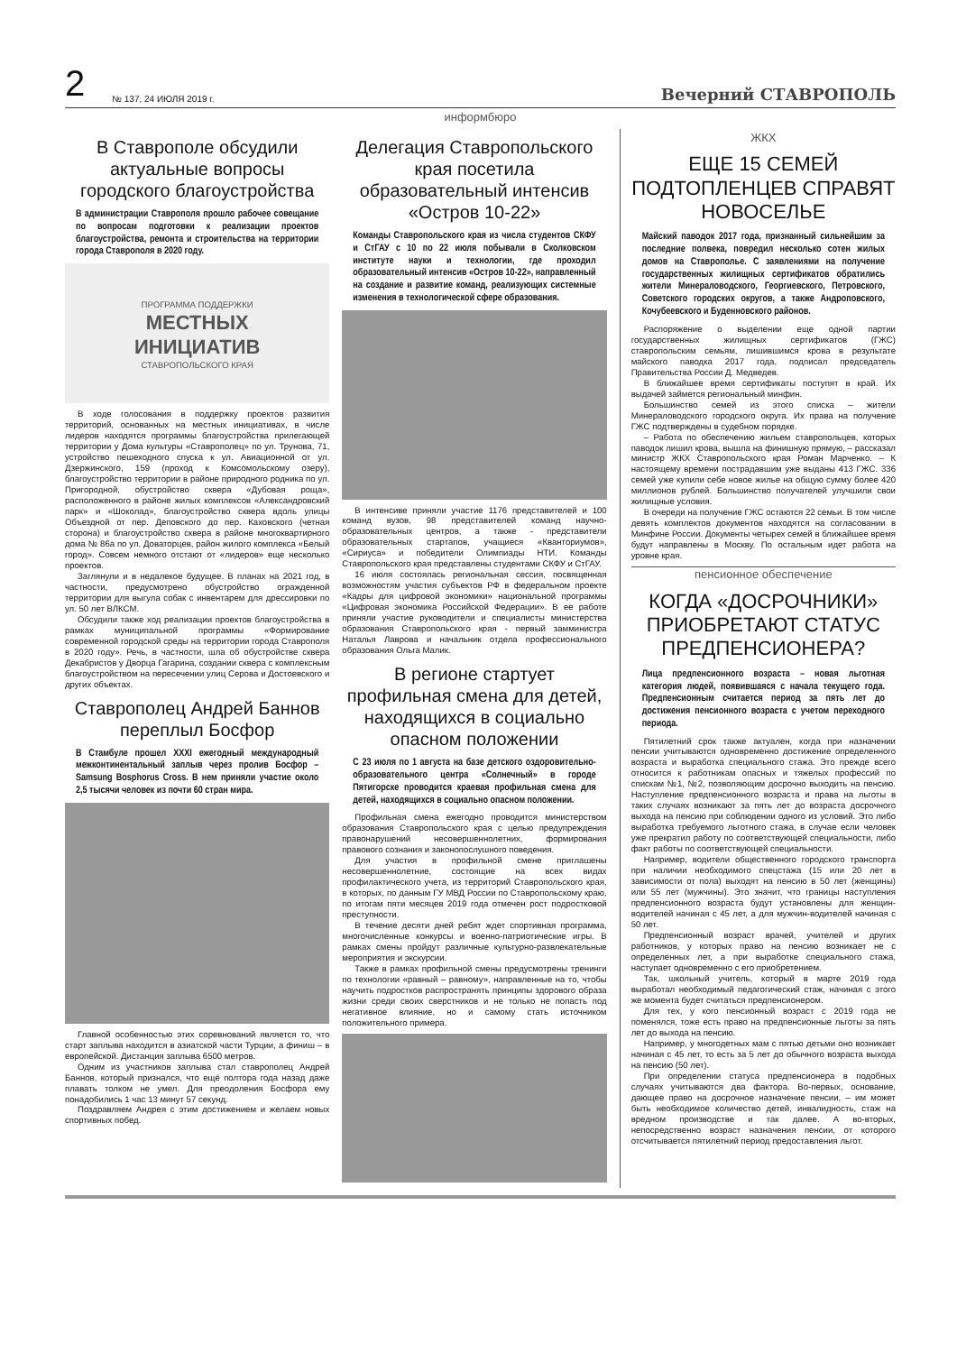2 № 137, 24 ИЮЛЯ 2019 г. Вечерний СТАВРОПОЛЬ
информбюро
В Ставрополе обсудили актуальные вопросы городского благоустройства
В администрации Ставрополя прошло рабочее совещание по вопросам подготовки к реализации проектов благоустройства, ремонта и строительства на территории города Ставрополя в 2020 году.
ПРОГРАММА ПОДДЕРЖКИ
МЕСТНЫХ
ИНИЦИАТИВ
СТАВРОПОЛЬСКОГО КРАЯ
В ходе голосования в поддержку проектов развития территорий, основанных на местных инициативах, в числе лидеров находятся программы благоустройства прилегающей территории у Дома культуры «Ставрополец» по ул. Трунова, 71, устройство пешеходного спуска к ул. Авиационной от ул. Дзержинского, 159 (проход к Комсомольскому озеру), благоустройство территории в районе природного родника по ул. Пригородной, обустройство сквера «Дубовая роща», расположенного в районе жилых комплексов «Александровский парк» и «Шоколад», благоустройство сквера вдоль улицы Объездной от пер. Деповского до пер. Каховского (четная сторона) и благоустройство сквера в районе многоквартирного дома № 86а по ул. Доваторцев, район жилого комплекса «Белый город». Совсем немного отстают от «лидеров» еще несколько проектов.
Заглянули и в недалекое будущее. В планах на 2021 год, в частности, предусмотрено обустройство огражденной территории для выгула собак с инвентарем для дрессировки по ул. 50 лет ВЛКСМ.
Обсудили также ход реализации проектов благоустройства в рамках муниципальной программы «Формирование современной городской среды на территории города Ставрополя в 2020 году». Речь, в частности, шла об обустройстве сквера Декабристов у Дворца Гагарина, создании сквера с комплексным благоустройством на пересечении улиц Серова и Достоевского и других объектах.
Ставрополец Андрей Баннов переплыл Босфор
В Стамбуле прошел XXXI ежегодный международный межконтинентальный заплыв через пролив Босфор – Samsung Bosphorus Cross. В нем приняли участие около 2,5 тысячи человек из почти 60 стран мира.
Главной особенностью этих соревнований является то, что старт заплыва находится в азиатской части Турции, а финиш – в европейской. Дистанция заплыва 6500 метров.
Одним из участников заплыва стал ставрополец Андрей Баннов, который признался, что ещё полтора года назад даже плавать толком не умел. Для преодоления Босфора ему понадобились 1 час 13 минут 57 секунд.
Поздравляем Андрея с этим достижением и желаем новых спортивных побед.
Делегация Ставропольского края посетила образовательный интенсив «Остров 10-22»
Команды Ставропольского края из числа студентов СКФУ и СтГАУ с 10 по 22 июля побывали в Сколковском институте науки и технологии, где проходил образовательный интенсив «Остров 10-22», направленный на создание и развитие команд, реализующих системные изменения в технологической сфере образования.
В интенсиве приняли участие 1176 представителей и 100 команд вузов, 98 представителей команд научно-образовательных центров, а также - представители образовательных стартапов, учащиеся «Кванториумов», «Сириуса» и победители Олимпиады НТИ. Команды Ставропольского края представлены студентами СКФУ и СтГАУ.
16 июля состоялась региональная сессия, посвященная возможностям участия субъектов РФ в федеральном проекте «Кадры для цифровой экономики» национальной программы «Цифровая экономика Российской Федерации». В ее работе приняли участие руководители и специалисты министерства образования Ставропольского края - первый замминистра Наталья Лаврова и начальник отдела профессионального образования Ольга Малик.
В регионе стартует профильная смена для детей, находящихся в социально опасном положении
С 23 июля по 1 августа на базе детского оздоровительно-образовательного центра «Солнечный» в городе Пятигорске проводится краевая профильная смена для детей, находящихся в социально опасном положении.
Профильная смена ежегодно проводится министерством образования Ставропольского края с целью предупреждения правонарушений несовершеннолетних, формирования правового сознания и законопослушного поведения.
Для участия в профильной смене приглашены несовершеннолетние, состоящие на всех видах профилактического учета, из территорий Ставропольского края, в которых, по данным ГУ МВД России по Ставропольскому краю, по итогам пяти месяцев 2019 года отмечен рост подростковой преступности.
В течение десяти дней ребят ждет спортивная программа, многочисленные конкурсы и военно-патриотические игры. В рамках смены пройдут различные культурно-развлекательные мероприятия и экскурсии.
Также в рамках профильной смены предусмотрены тренинги по технологии «равный – равному», направленные на то, чтобы научить подростков распространять принципы здорового образа жизни среди своих сверстников и не только не попасть под негативное влияние, но и самому стать источником положительного примера.
ЖКХ
ЕЩЕ 15 СЕМЕЙ ПОДТОПЛЕНЦЕВ СПРАВЯТ НОВОСЕЛЬЕ
Майский паводок 2017 года, признанный сильнейшим за последние полвека, повредил несколько сотен жилых домов на Ставрополье. С заявлениями на получение государственных жилищных сертификатов обратились жители Минераловодского, Георгиевского, Петровского, Советского городских округов, а также Андроповского, Кочубеевского и Буденновского районов.
Распоряжение о выделении еще одной партии государственных жилищных сертификатов (ГЖС) ставропольским семьям, лишившимся крова в результате майского паводка 2017 года, подписал председатель Правительства России Д. Медведев.
В ближайшее время сертификаты поступят в край. Их выдачей займется региональный минфин.
Большинство семей из этого списка – жители Минераловодского городского округа. Их права на получение ГЖС подтверждены в судебном порядке.
– Работа по обеспечению жильем ставропольцев, которых паводок лишил крова, вышла на финишную прямую, – рассказал министр ЖКХ Ставропольского края Роман Марченко. – К настоящему времени пострадавшим уже выданы 413 ГЖС. 336 семей уже купили себе новое жилье на общую сумму более 420 миллионов рублей. Большинство получателей улучшили свои жилищные условия.
В очереди на получение ГЖС остаются 22 семьи. В том числе девять комплектов документов находятся на согласовании в Минфине России. Документы четырех семей в ближайшее время будут направлены в Москву. По остальным идет работа на уровне края.
пенсионное обеспечение
КОГДА «ДОСРОЧНИКИ» ПРИОБРЕТАЮТ СТАТУС ПРЕДПЕНСИОНЕРА?
Лица предпенсионного возраста – новая льготная категория людей, появившаяся с начала текущего года. Предпенсионным считается период за пять лет до достижения пенсионного возраста с учетом переходного периода.
Пятилетний срок также актуален, когда при назначении пенсии учитываются одновременно достижение определенного возраста и выработка специального стажа. Это прежде всего относится к работникам опасных и тяжелых профессий по спискам №1, №2, позволяющим досрочно выходить на пенсию. Наступление предпенсионного возраста и права на льготы в таких случаях возникают за пять лет до возраста досрочного выхода на пенсию при соблюдении одного из условий. Это либо выработка требуемого льготного стажа, в случае если человек уже прекратил работу по соответствующей специальности, либо факт работы по соответствующей специальности.
Например, водители общественного городского транспорта при наличии необходимого спецстажа (15 или 20 лет в зависимости от пола) выходят на пенсию в 50 лет (женщины) или 55 лет (мужчины). Это значит, что границы наступления предпенсионного возраста будут установлены для женщин-водителей начиная с 45 лет, а для мужчин-водителей начиная с 50 лет.
Предпенсионный возраст врачей, учителей и других работников, у которых право на пенсию возникает не с определенных лет, а при выработке специального стажа, наступает одновременно с его приобретением.
Так, школьный учитель, который в марте 2019 года выработал необходимый педагогический стаж, начиная с этого же момента будет считаться предпенсионером.
Для тех, у кого пенсионный возраст с 2019 года не поменялся, тоже есть право на предпенсионные льготы за пять лет до выхода на пенсию.
Например, у многодетных мам с пятью детьми оно возникает начиная с 45 лет, то есть за 5 лет до обычного возраста выхода на пенсию (50 лет).
При определении статуса предпенсионера в подобных случаях учитываются два фактора. Во-первых, основание, дающее право на досрочное назначение пенсии, – им может быть необходимое количество детей, инвалидность, стаж на вредном производстве и так далее. А во-вторых, непосредственно возраст назначения пенсии, от которого отсчитывается пятилетний период предоставления льгот.